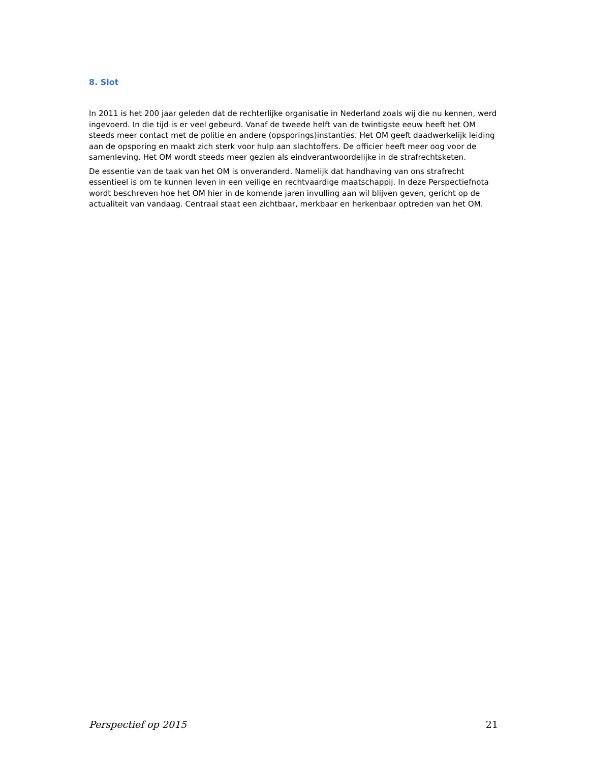8. Slot
In 2011 is het 200 jaar geleden dat de rechterlijke organisatie in Nederland zoals wij die nu kennen, werd ingevoerd. In die tijd is er veel gebeurd. Vanaf de tweede helft van de twintigste eeuw heeft het OM steeds meer contact met de politie en andere (opsporings)instanties. Het OM geeft daadwerkelijk leiding aan de opsporing en maakt zich sterk voor hulp aan slachtoffers. De officier heeft meer oog voor de samenleving. Het OM wordt steeds meer gezien als eindverantwoordelijke in de strafrechtsketen.
De essentie van de taak van het OM is onveranderd. Namelijk dat handhaving van ons strafrecht essentieel is om te kunnen leven in een veilige en rechtvaardige maatschappij. In deze Perspectiefnota wordt beschreven hoe het OM hier in de komende jaren invulling aan wil blijven geven, gericht op de actualiteit van vandaag. Centraal staat een zichtbaar, merkbaar en herkenbaar optreden van het OM.
Perspectief op 2015 21